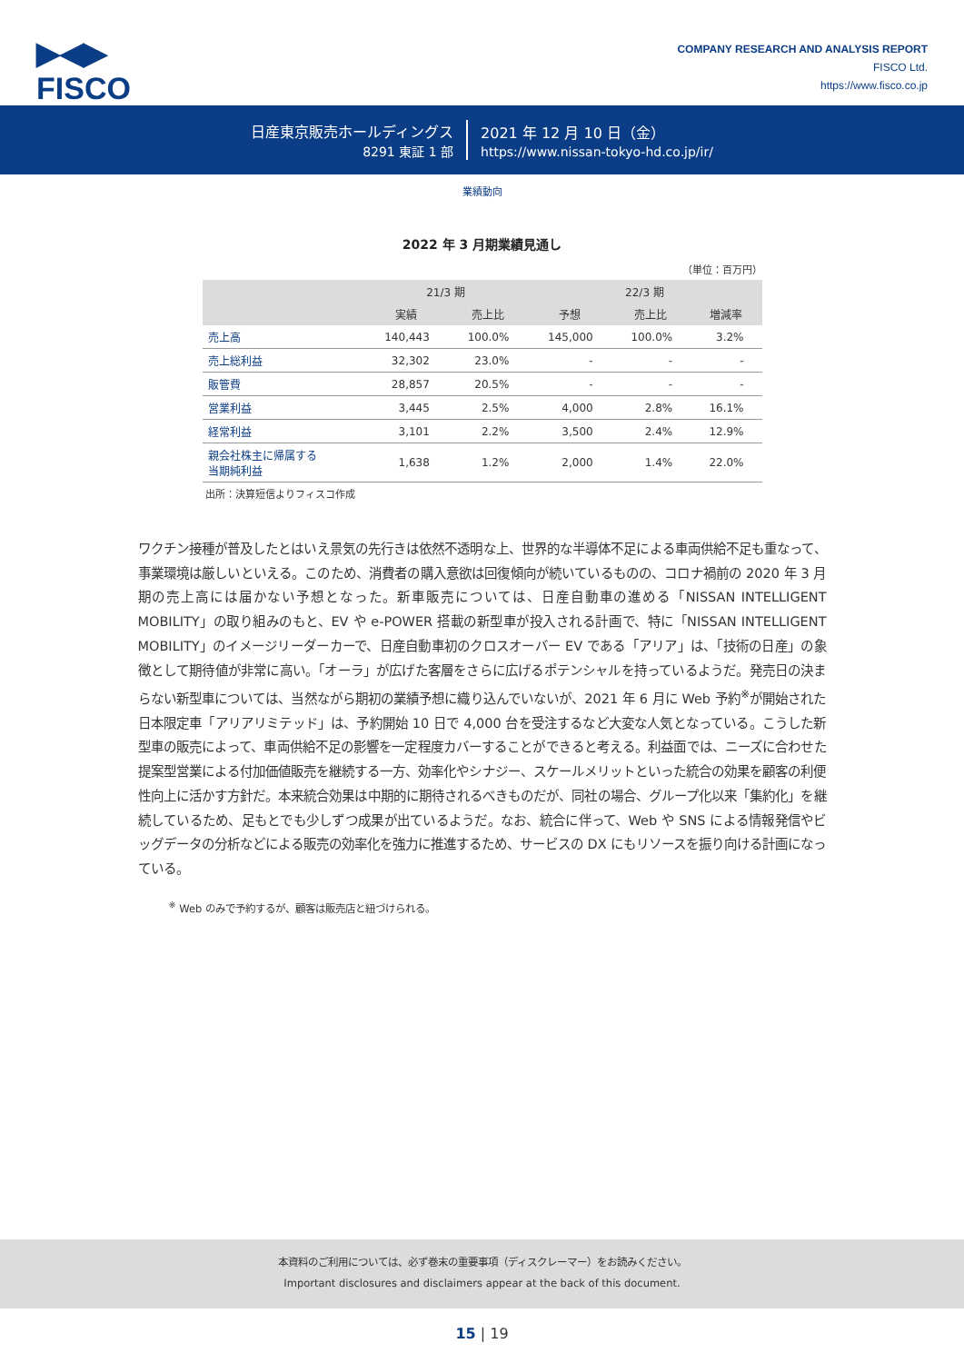▶◀▶
FISCO
COMPANY RESEARCH AND ANALYSIS REPORT
FISCO Ltd.
https://www.fisco.co.jp
日産東京販売ホールディングス
8291 東証 1 部
2021 年 12 月 10 日（金）
https://www.nissan-tokyo-hd.co.jp/ir/
業績動向
2022 年 3 月期業績見通し
（単位：百万円）
| | 21/3 期 | | 22/3 期 | | |
| --- | --- | --- | --- | --- | --- |
| | 実績 | 売上比 | 予想 | 売上比 | 増減率 |
| 売上高 | 140,443 | 100.0% | 145,000 | 100.0% | 3.2% |
| 売上総利益 | 32,302 | 23.0% | - | - | - |
| 販管費 | 28,857 | 20.5% | - | - | - |
| 営業利益 | 3,445 | 2.5% | 4,000 | 2.8% | 16.1% |
| 経常利益 | 3,101 | 2.2% | 3,500 | 2.4% | 12.9% |
| 親会社株主に帰属する 当期純利益 | 1,638 | 1.2% | 2,000 | 1.4% | 22.0% |
出所：決算短信よりフィスコ作成
ワクチン接種が普及したとはいえ景気の先行きは依然不透明な上、世界的な半導体不足による車両供給不足も重なって、事業環境は厳しいといえる。このため、消費者の購入意欲は回復傾向が続いているものの、コロナ禍前の 2020 年 3 月期の売上高には届かない予想となった。新車販売については、日産自動車の進める「NISSAN INTELLIGENT MOBILITY」の取り組みのもと、EV や e-POWER 搭載の新型車が投入される計画で、特に「NISSAN INTELLIGENT MOBILITY」のイメージリーダーカーで、日産自動車初のクロスオーバー EV である「アリア」は、「技術の日産」の象徴として期待値が非常に高い。「オーラ」が広げた客層をさらに広げるポテンシャルを持っているようだ。発売日の決まらない新型車については、当然ながら期初の業績予想に織り込んでいないが、2021 年 6 月に Web 予約<sup>※</sup>が開始された日本限定車「アリアリミテッド」は、予約開始 10 日で 4,000 台を受注するなど大変な人気となっている。こうした新型車の販売によって、車両供給不足の影響を一定程度カバーすることができると考える。利益面では、ニーズに合わせた提案型営業による付加価値販売を継続する一方、効率化やシナジー、スケールメリットといった統合の効果を顧客の利便性向上に活かす方針だ。本来統合効果は中期的に期待されるべきものだが、同社の場合、グループ化以来「集約化」を継続しているため、足もとでも少しずつ成果が出ているようだ。なお、統合に伴って、Web や SNS による情報発信やビッグデータの分析などによる販売の効率化を強力に推進するため、サービスの DX にもリソースを振り向ける計画になっている。
<sup>※</sup> Web のみで予約するが、顧客は販売店と紐づけられる。
本資料のご利用については、必ず巻末の重要事項（ディスクレーマー）をお読みください。
Important disclosures and disclaimers appear at the back of this document.
15 | 19